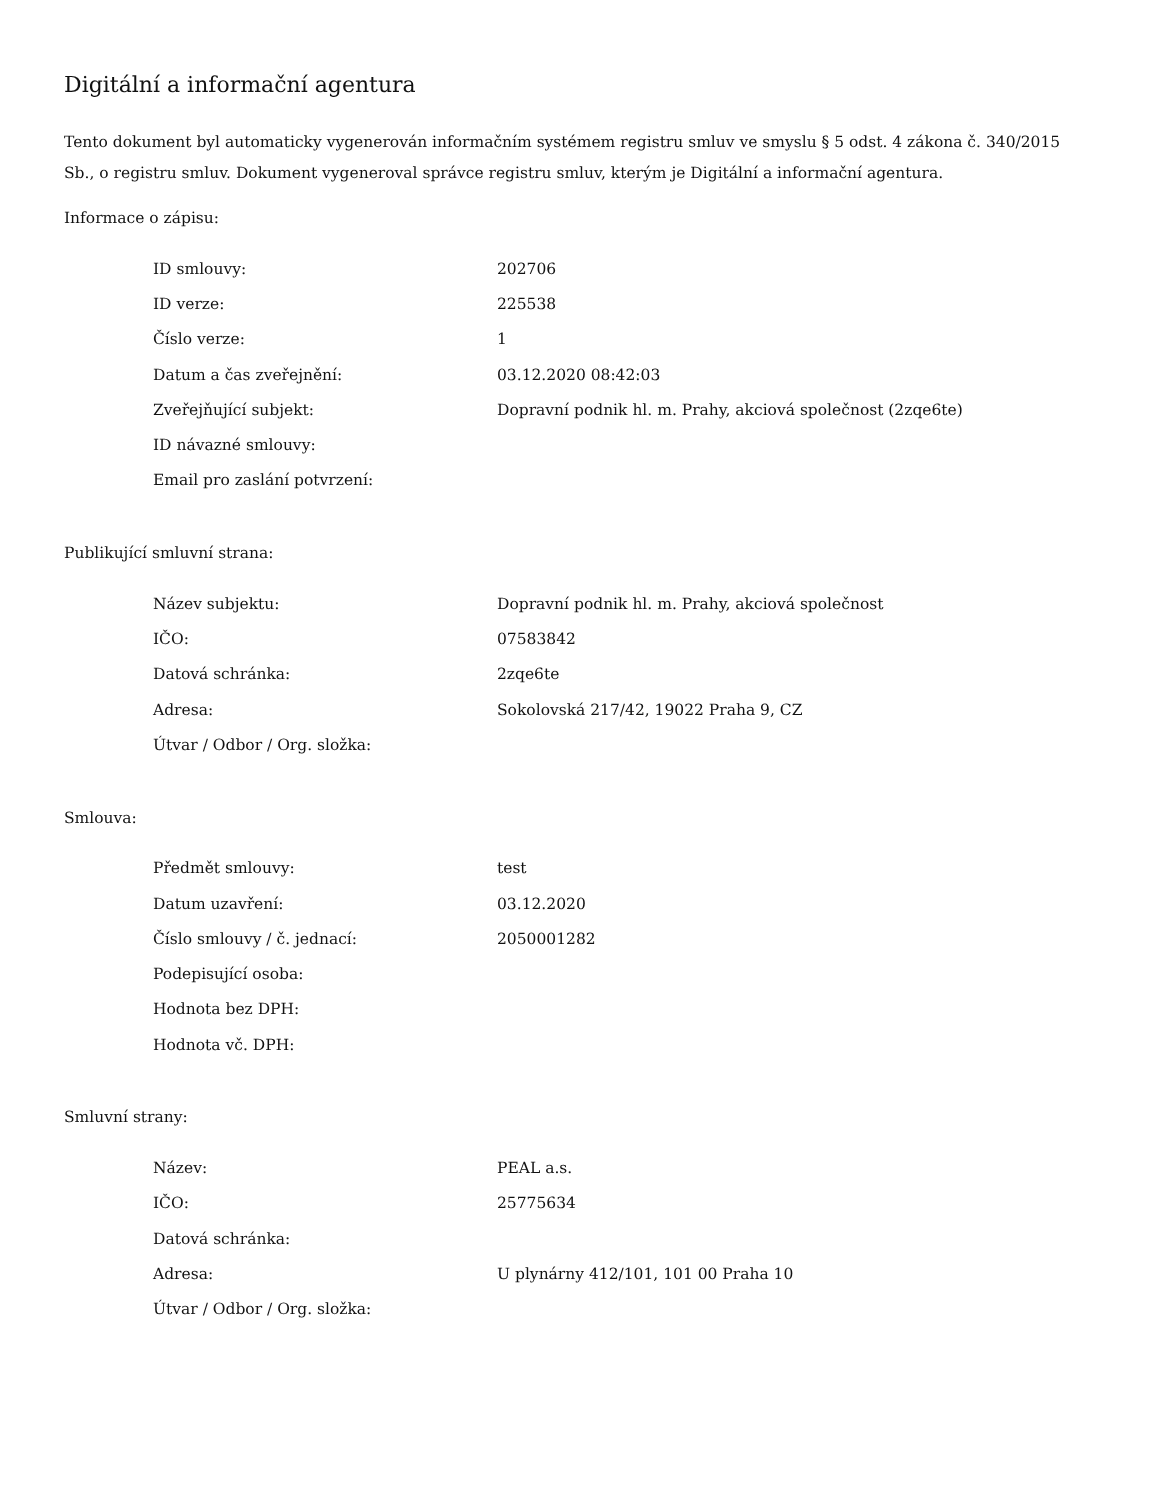Digitální a informační agentura
Tento dokument byl automaticky vygenerován informačním systémem registru smluv ve smyslu § 5 odst. 4 zákona č. 340/2015 Sb., o registru smluv. Dokument vygeneroval správce registru smluv, kterým je Digitální a informační agentura.
Informace o zápisu:
| ID smlouvy: | 202706 |
| ID verze: | 225538 |
| Číslo verze: | 1 |
| Datum a čas zveřejnění: | 03.12.2020 08:42:03 |
| Zveřejňující subjekt: | Dopravní podnik hl. m. Prahy, akciová společnost (2zqe6te) |
| ID návazné smlouvy: | |
| Email pro zaslání potvrzení: | |
Publikující smluvní strana:
| Název subjektu: | Dopravní podnik hl. m. Prahy, akciová společnost |
| IČO: | 07583842 |
| Datová schránka: | 2zqe6te |
| Adresa: | Sokolovská 217/42, 19022 Praha 9, CZ |
| Útvar / Odbor / Org. složka: | |
Smlouva:
| Předmět smlouvy: | test |
| Datum uzavření: | 03.12.2020 |
| Číslo smlouvy / č. jednací: | 2050001282 |
| Podepisující osoba: | |
| Hodnota bez DPH: | |
| Hodnota vč. DPH: | |
Smluvní strany:
| Název: | PEAL a.s. |
| IČO: | 25775634 |
| Datová schránka: | |
| Adresa: | U plynárny 412/101, 101 00 Praha 10 |
| Útvar / Odbor / Org. složka: | |